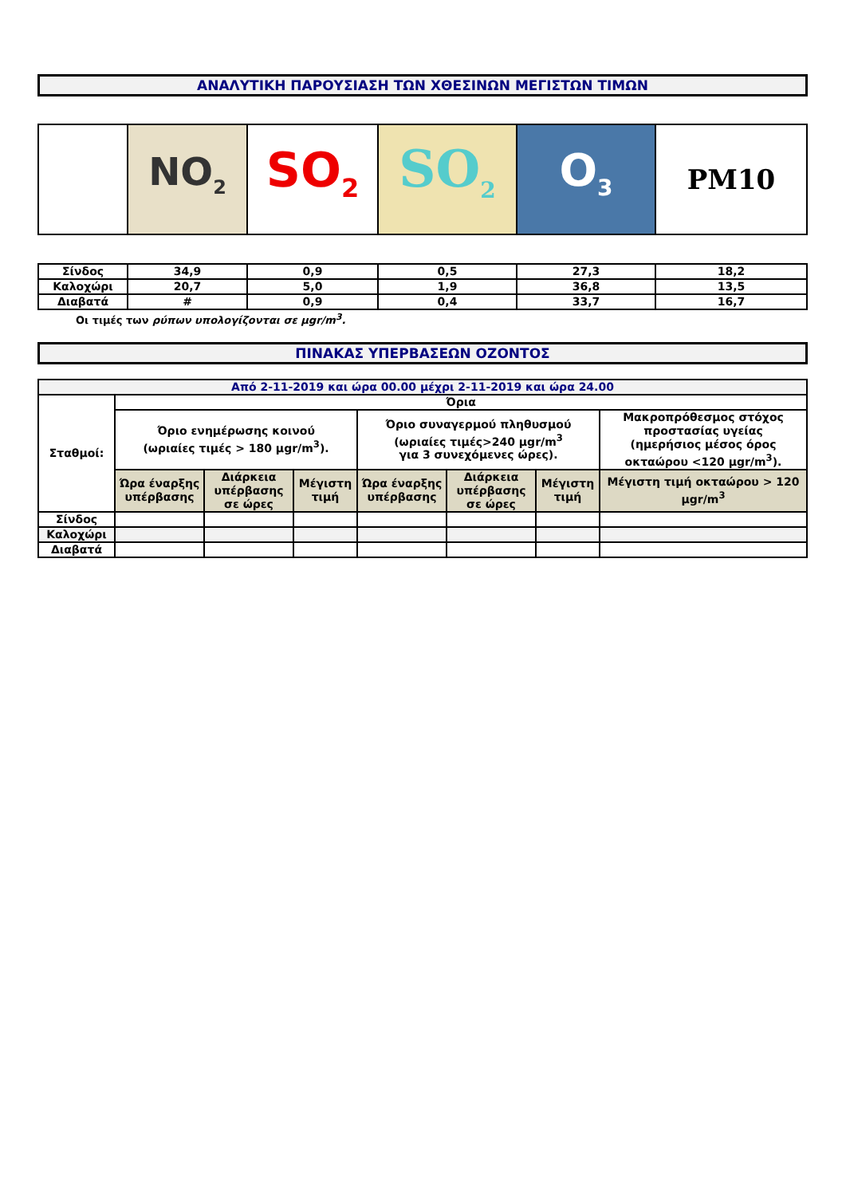ΑΝΑΛΥΤΙΚΗ ΠΑΡΟΥΣΙΑΣΗ ΤΩΝ ΧΘΕΣΙΝΩΝ ΜΕΓΙΣΤΩΝ ΤΙΜΩΝ
| | NO<sub>2</sub> | SO<sub>2</sub> | SO<sub>2</sub> | O<sub>3</sub> | PM10 |
| Σίνδος | 34,9 | 0,9 | 0,5 | 27,3 | 18,2 |
| Καλοχώρι | 20,7 | 5,0 | 1,9 | 36,8 | 13,5 |
| Διαβατά | # | 0,9 | 0,4 | 33,7 | 16,7 |
Οι τιμές των ρύπων υπολογίζονται σε μgr/m<sup>3</sup>.
ΠΙΝΑΚΑΣ ΥΠΕΡΒΑΣΕΩΝ ΟΖΟΝΤΟΣ
| Από 2-11-2019 και ώρα 00.00 μέχρι 2-11-2019 και ώρα 24.00 | | | | | | | |
| Σταθμοί: | Όρια | | | | | | |
| | Όριο ενημέρωσης κοινού (ωριαίες τιμές > 180 μgr/m<sup>3</sup>). | | | Όριο συναγερμού πληθυσμού (ωριαίες τιμές>240 μgr/m<sup>3</sup> για 3 συνεχόμενες ώρες). | | | Μακροπρόθεσμος στόχος προστασίας υγείας (ημερήσιος μέσος όρος οκταώρου <120 μgr/m<sup>3</sup>). |
| | Ώρα έναρξης υπέρβασης | Διάρκεια υπέρβασης σε ώρες | Μέγιστη τιμή | Ώρα έναρξης υπέρβασης | Διάρκεια υπέρβασης σε ώρες | Μέγιστη τιμή | Μέγιστη τιμή οκταώρου > 120 μgr/m<sup>3</sup> |
| Σίνδος | | | | | | | |
| Καλοχώρι | | | | | | | |
| Διαβατά | | | | | | | |